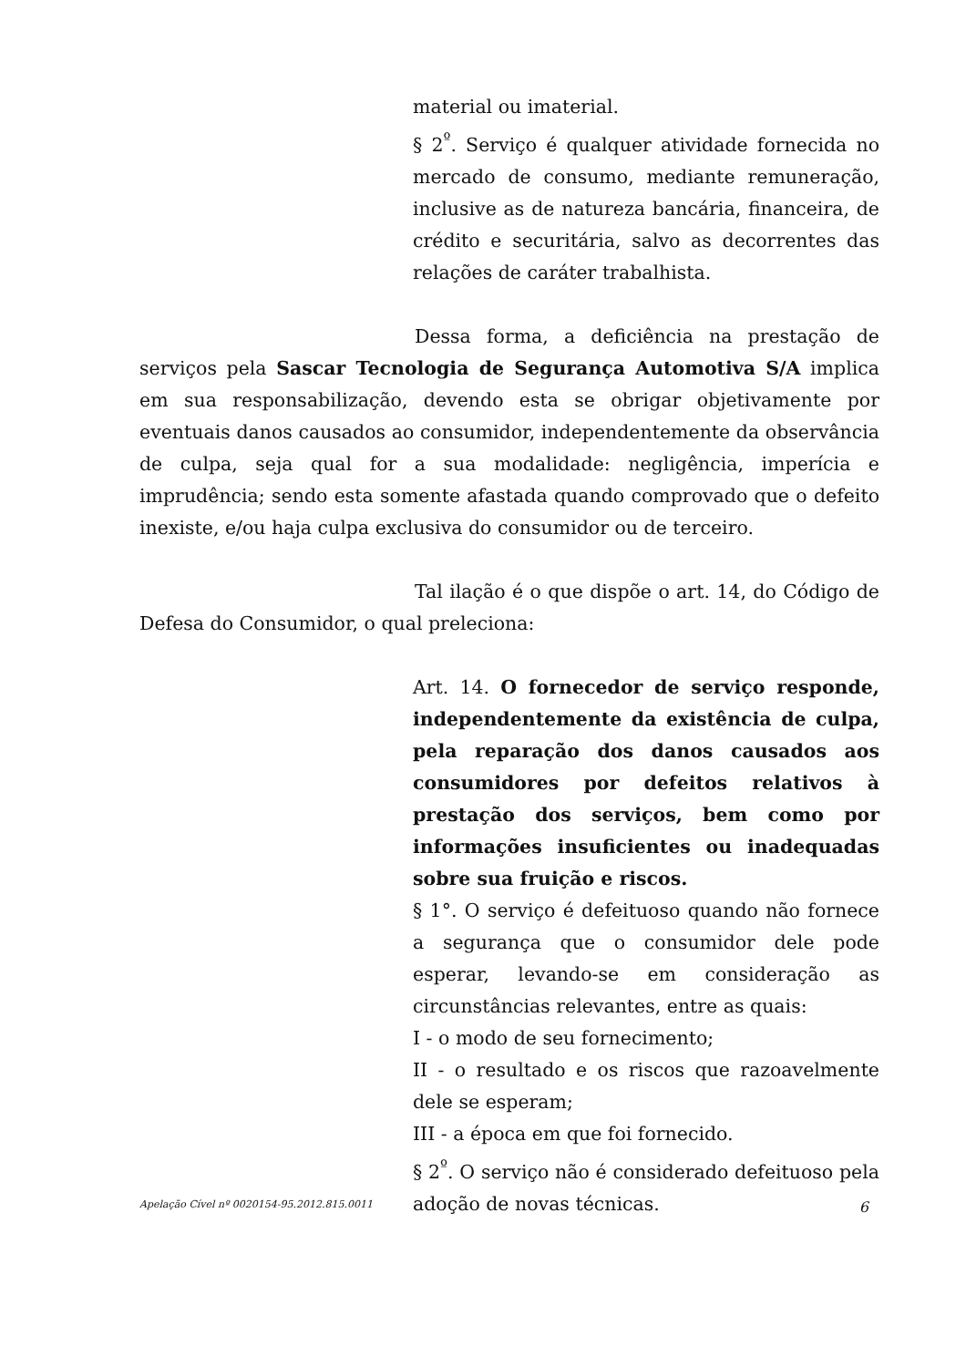material ou imaterial.
§ 2<sup>º</sup>. Serviço é qualquer atividade fornecida no mercado de consumo, mediante remuneração, inclusive as de natureza bancária, financeira, de crédito e securitária, salvo as decorrentes das relações de caráter trabalhista.
Dessa forma, a deficiência na prestação de serviços pela Sascar Tecnologia de Segurança Automotiva S/A implica em sua responsabilização, devendo esta se obrigar objetivamente por eventuais danos causados ao consumidor, independentemente da observância de culpa, seja qual for a sua modalidade: negligência, imperícia e imprudência; sendo esta somente afastada quando comprovado que o defeito inexiste, e/ou haja culpa exclusiva do consumidor ou de terceiro.
Tal ilação é o que dispõe o art. 14, do Código de Defesa do Consumidor, o qual preleciona:
Art. 14. O fornecedor de serviço responde, independentemente da existência de culpa, pela reparação dos danos causados aos consumidores por defeitos relativos à prestação dos serviços, bem como por informações insuficientes ou inadequadas sobre sua fruição e riscos.
§ 1°. O serviço é defeituoso quando não fornece a segurança que o consumidor dele pode esperar, levando-se em consideração as circunstâncias relevantes, entre as quais:
I - o modo de seu fornecimento;
II - o resultado e os riscos que razoavelmente dele se esperam;
III - a época em que foi fornecido.
§ 2<sup>º</sup>. O serviço não é considerado defeituoso pela adoção de novas técnicas.
Apelação Cível nº 0020154-95.2012.815.0011 6